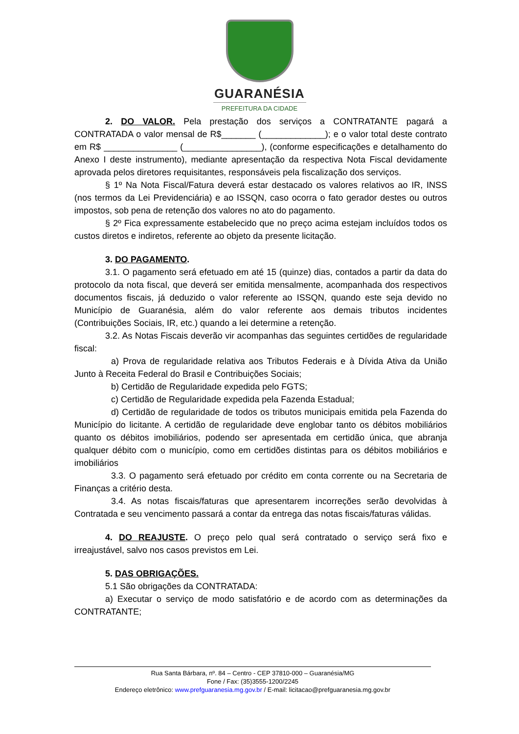GUARANÉSIA
PREFEITURA DA CIDADE
2. DO VALOR. Pela prestação dos serviços a CONTRATANTE pagará a CONTRATADA o valor mensal de R$_______ (_____________); e o valor total deste contrato em R$ _______________ (________________), (conforme especificações e detalhamento do Anexo I deste instrumento), mediante apresentação da respectiva Nota Fiscal devidamente aprovada pelos diretores requisitantes, responsáveis pela fiscalização dos serviços.
§ 1º Na Nota Fiscal/Fatura deverá estar destacado os valores relativos ao IR, INSS (nos termos da Lei Previdenciária) e ao ISSQN, caso ocorra o fato gerador destes ou outros impostos, sob pena de retenção dos valores no ato do pagamento.
§ 2º Fica expressamente estabelecido que no preço acima estejam incluídos todos os custos diretos e indiretos, referente ao objeto da presente licitação.
3. DO PAGAMENTO.
3.1. O pagamento será efetuado em até 15 (quinze) dias, contados a partir da data do protocolo da nota fiscal, que deverá ser emitida mensalmente, acompanhada dos respectivos documentos fiscais, já deduzido o valor referente ao ISSQN, quando este seja devido no Município de Guaranésia, além do valor referente aos demais tributos incidentes (Contribuições Sociais, IR, etc.) quando a lei determine a retenção.
3.2. As Notas Fiscais deverão vir acompanhas das seguintes certidões de regularidade fiscal:
a) Prova de regularidade relativa aos Tributos Federais e à Dívida Ativa da União Junto à Receita Federal do Brasil e Contribuições Sociais;
b) Certidão de Regularidade expedida pelo FGTS;
c) Certidão de Regularidade expedida pela Fazenda Estadual;
d) Certidão de regularidade de todos os tributos municipais emitida pela Fazenda do Município do licitante. A certidão de regularidade deve englobar tanto os débitos mobiliários quanto os débitos imobiliários, podendo ser apresentada em certidão única, que abranja qualquer débito com o município, como em certidões distintas para os débitos mobiliários e imobiliários
3.3. O pagamento será efetuado por crédito em conta corrente ou na Secretaria de Finanças a critério desta.
3.4. As notas fiscais/faturas que apresentarem incorreções serão devolvidas à Contratada e seu vencimento passará a contar da entrega das notas fiscais/faturas válidas.
4. DO REAJUSTE. O preço pelo qual será contratado o serviço será fixo e irreajustável, salvo nos casos previstos em Lei.
5. DAS OBRIGAÇÕES.
5.1 São obrigações da CONTRATADA:
a) Executar o serviço de modo satisfatório e de acordo com as determinações da CONTRATANTE;
Rua Santa Bárbara, nº. 84 – Centro - CEP 37810-000 – Guaranésia/MG
Fone / Fax: (35)3555-1200/2245
Endereço eletrônico: www.prefguaranesia.mg.gov.br / E-mail: licitacao@prefguaranesia.mg.gov.br